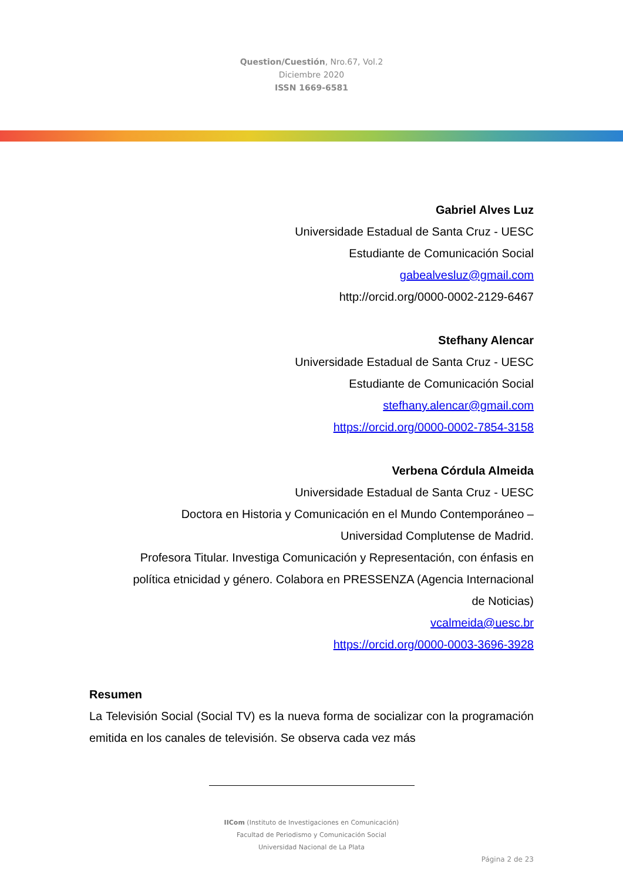Question/Cuestión, Nro.67, Vol.2
Diciembre 2020
ISSN 1669-6581
Gabriel Alves Luz
Universidade Estadual de Santa Cruz - UESC
Estudiante de Comunicación Social
gabealvesluz@gmail.com
http://orcid.org/0000-0002-2129-6467
Stefhany Alencar
Universidade Estadual de Santa Cruz - UESC
Estudiante de Comunicación Social
stefhany.alencar@gmail.com
https://orcid.org/0000-0002-7854-3158
Verbena Córdula Almeida
Universidade Estadual de Santa Cruz - UESC
Doctora en Historia y Comunicación en el Mundo Contemporáneo –
Universidad Complutense de Madrid.
Profesora Titular. Investiga Comunicación y Representación, con énfasis en
política etnicidad y género. Colabora en PRESSENZA (Agencia Internacional
de Noticias)
vcalmeida@uesc.br
https://orcid.org/0000-0003-3696-3928
Resumen
La Televisión Social (Social TV) es la nueva forma de socializar con la programación emitida en los canales de televisión. Se observa cada vez más
IICom (Instituto de Investigaciones en Comunicación)
Facultad de Periodismo y Comunicación Social
Universidad Nacional de La Plata
Página 2 de 23